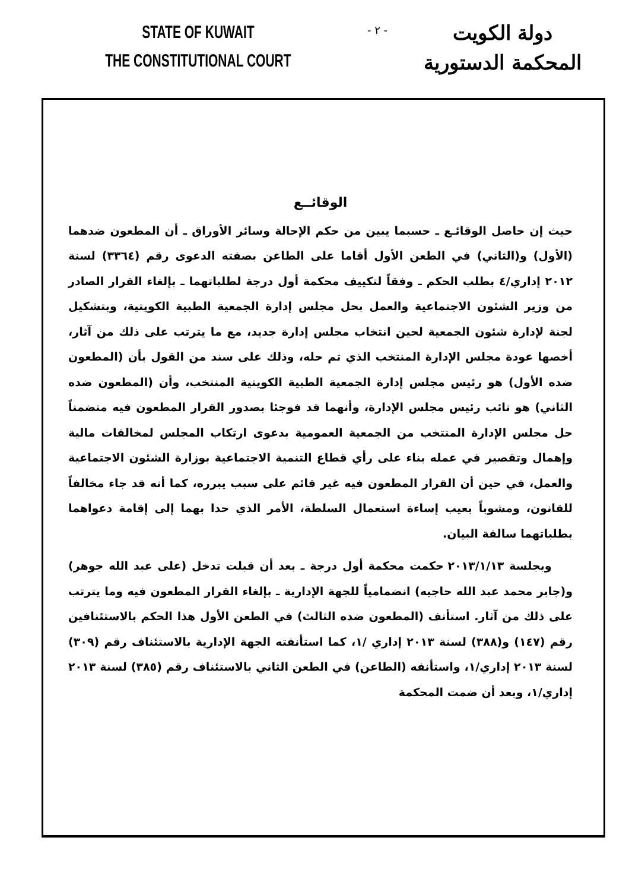STATE OF KUWAIT
THE CONSTITUTIONAL COURT
- ٢ -
دولة الكويت
المحكمة الدستورية
الوقائــع
حيث إن حاصل الوقائـع ـ حسبما يبين من حكم الإحالة وسائر الأوراق ـ أن المطعون ضدهما (الأول) و(الثاني) في الطعن الأول أقاما على الطاعن بصفته الدعوى رقم (٣٣٦٤) لسنة ٢٠١٢ إداري/٤ بطلب الحكم ـ وفقاً لتكييف محكمة أول درجة لطلباتهما ـ بإلغاء القرار الصادر من وزير الشئون الاجتماعية والعمل بحل مجلس إدارة الجمعية الطبية الكويتية، وبتشكيل لجنة لإدارة شئون الجمعية لحين انتخاب مجلس إدارة جديد، مع ما يترتب على ذلك من آثار، أخصها عودة مجلس الإدارة المنتخب الذي تم حله، وذلك على سند من القول بأن (المطعون ضده الأول) هو رئيس مجلس إدارة الجمعية الطبية الكويتية المنتخب، وأن (المطعون ضده الثاني) هو نائب رئيس مجلس الإدارة، وأنهما قد فوجئا بصدور القرار المطعون فيه متضمناً حل مجلس الإدارة المنتخب من الجمعية العمومية بدعوى ارتكاب المجلس لمخالفات مالية وإهمال وتقصير في عمله بناء على رأي قطاع التنمية الاجتماعية بوزارة الشئون الاجتماعية والعمل، في حين أن القرار المطعون فيه غير قائم على سبب يبرره، كما أنه قد جاء مخالفاً للقانون، ومشوباً بعيب إساءة استعمال السلطة، الأمر الذي حدا بهما إلى إقامة دعواهما بطلباتهما سالفة البيان.
وبجلسة ٢٠١٣/١/١٣ حكمت محكمة أول درجة ـ بعد أن قبلت تدخل (على عبد الله جوهر) و(جابر محمد عبد الله حاجيه) انضمامياً للجهة الإدارية ـ بإلغاء القرار المطعون فيه وما يترتب على ذلك من آثار. استأنف (المطعون ضده الثالث) في الطعن الأول هذا الحكم بالاستئنافين رقم (١٤٧) و(٣٨٨) لسنة ٢٠١٣ إداري /١، كما استأنفته الجهة الإدارية بالاستئناف رقم (٣٠٩) لسنة ٢٠١٣ إداري/١، واستأنفه (الطاعن) في الطعن الثاني بالاستئناف رقم (٣٨٥) لسنة ٢٠١٣ إداري/١، وبعد أن ضمت المحكمة